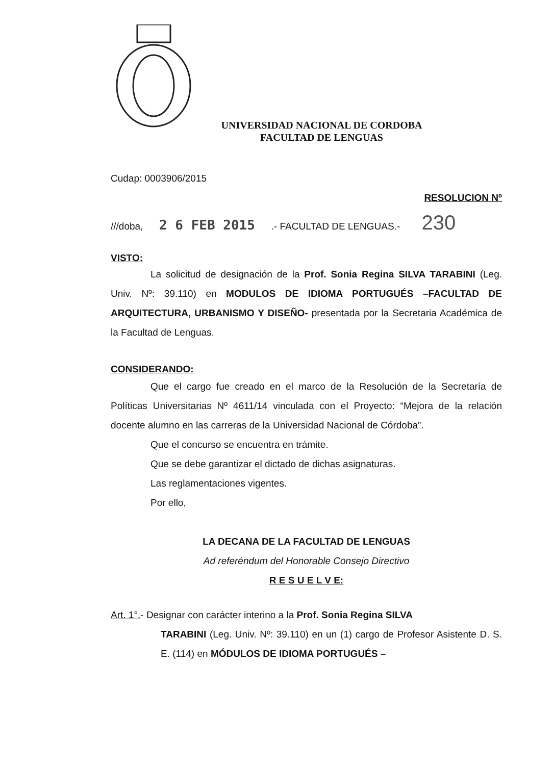UNIVERSIDAD NACIONAL DE CORDOBA
FACULTAD DE LENGUAS
Cudap: 0003906/2015
RESOLUCION Nº
///doba, 2 6 FEB 2015 .- FACULTAD DE LENGUAS.- 230
VISTO:
La solicitud de designación de la Prof. Sonia Regina SILVA TARABINI (Leg. Univ. Nº: 39.110) en MODULOS DE IDIOMA PORTUGUÉS –FACULTAD DE ARQUITECTURA, URBANISMO Y DISEÑO- presentada por la Secretaria Académica de la Facultad de Lenguas.
CONSIDERANDO:
Que el cargo fue creado en el marco de la Resolución de la Secretaría de Políticas Universitarias Nº 4611/14 vinculada con el Proyecto: “Mejora de la relación docente alumno en las carreras de la Universidad Nacional de Córdoba”.
Que el concurso se encuentra en trámite.
Que se debe garantizar el dictado de dichas asignaturas.
Las reglamentaciones vigentes.
Por ello,
LA DECANA DE LA FACULTAD DE LENGUAS
Ad referéndum del Honorable Consejo Directivo
R E S U E L V E:
Art. 1°.- Designar con carácter interino a la Prof. Sonia Regina SILVA
TARABINI (Leg. Univ. Nº: 39.110) en un (1) cargo de Profesor Asistente D. S. E. (114) en MÓDULOS DE IDIOMA PORTUGUÉS –